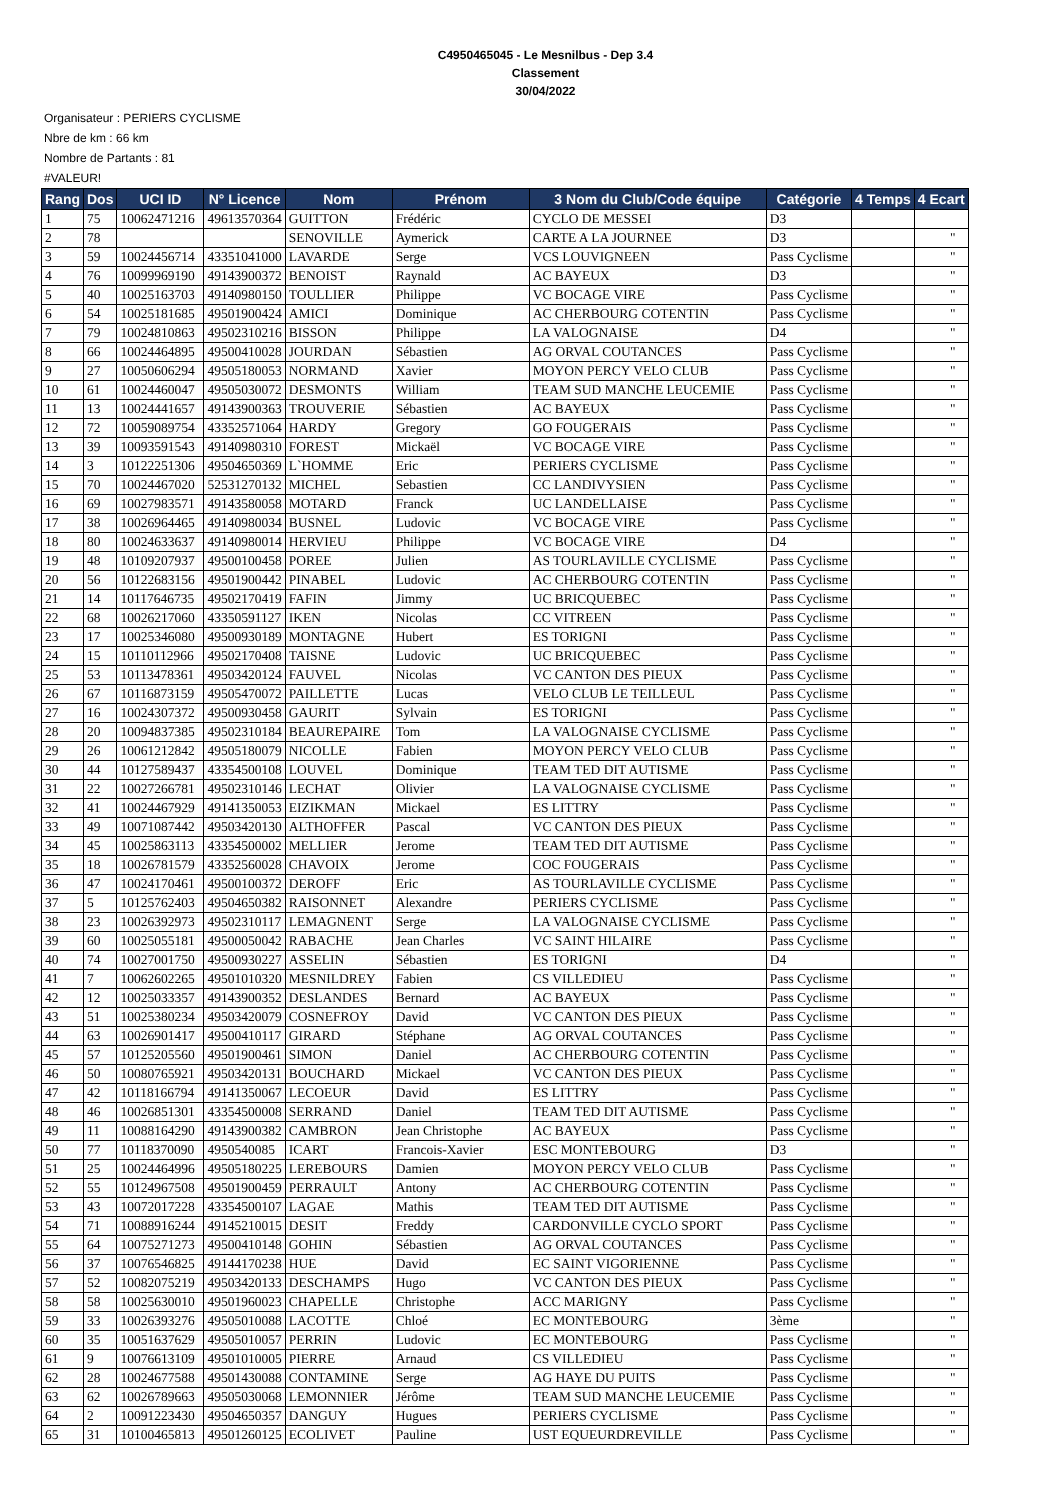C4950465045 - Le Mesnilbus - Dep 3.4
Classement
30/04/2022
Organisateur : PERIERS CYCLISME
Nbre de km : 66 km
Nombre de Partants : 81
#VALEUR!
| Rang | Dos | UCI ID | N° Licence | Nom | Prénom | 3 Nom du Club/Code équipe | Catégorie | 4 Temps | 4 Ecart |
| --- | --- | --- | --- | --- | --- | --- | --- | --- | --- |
| 1 | 75 | 10062471216 | 49613570364 | GUITTON | Frédéric | CYCLO DE MESSEI | D3 | | |
| 2 | 78 | | | SENOVILLE | Aymerick | CARTE A LA JOURNEE | D3 | | " |
| 3 | 59 | 10024456714 | 43351041000 | LAVARDE | Serge | VCS LOUVIGNEEN | Pass Cyclisme | | " |
| 4 | 76 | 10099969190 | 49143900372 | BENOIST | Raynald | AC BAYEUX | D3 | | " |
| 5 | 40 | 10025163703 | 49140980150 | TOULLIER | Philippe | VC BOCAGE VIRE | Pass Cyclisme | | " |
| 6 | 54 | 10025181685 | 49501900424 | AMICI | Dominique | AC CHERBOURG COTENTIN | Pass Cyclisme | | " |
| 7 | 79 | 10024810863 | 49502310216 | BISSON | Philippe | LA VALOGNAISE | D4 | | " |
| 8 | 66 | 10024464895 | 49500410028 | JOURDAN | Sébastien | AG ORVAL COUTANCES | Pass Cyclisme | | " |
| 9 | 27 | 10050606294 | 49505180053 | NORMAND | Xavier | MOYON PERCY VELO CLUB | Pass Cyclisme | | " |
| 10 | 61 | 10024460047 | 49505030072 | DESMONTS | William | TEAM SUD MANCHE LEUCEMIE | Pass Cyclisme | | " |
| 11 | 13 | 10024441657 | 49143900363 | TROUVERIE | Sébastien | AC BAYEUX | Pass Cyclisme | | " |
| 12 | 72 | 10059089754 | 43352571064 | HARDY | Gregory | GO FOUGERAIS | Pass Cyclisme | | " |
| 13 | 39 | 10093591543 | 49140980310 | FOREST | Mickaël | VC BOCAGE VIRE | Pass Cyclisme | | " |
| 14 | 3 | 10122251306 | 49504650369 | L`HOMME | Eric | PERIERS CYCLISME | Pass Cyclisme | | " |
| 15 | 70 | 10024467020 | 52531270132 | MICHEL | Sebastien | CC LANDIVYSIEN | Pass Cyclisme | | " |
| 16 | 69 | 10027983571 | 49143580058 | MOTARD | Franck | UC LANDELLAISE | Pass Cyclisme | | " |
| 17 | 38 | 10026964465 | 49140980034 | BUSNEL | Ludovic | VC BOCAGE VIRE | Pass Cyclisme | | " |
| 18 | 80 | 10024633637 | 49140980014 | HERVIEU | Philippe | VC BOCAGE VIRE | D4 | | " |
| 19 | 48 | 10109207937 | 49500100458 | POREE | Julien | AS TOURLAVILLE CYCLISME | Pass Cyclisme | | " |
| 20 | 56 | 10122683156 | 49501900442 | PINABEL | Ludovic | AC CHERBOURG COTENTIN | Pass Cyclisme | | " |
| 21 | 14 | 10117646735 | 49502170419 | FAFIN | Jimmy | UC BRICQUEBEC | Pass Cyclisme | | " |
| 22 | 68 | 10026217060 | 43350591127 | IKEN | Nicolas | CC VITREEN | Pass Cyclisme | | " |
| 23 | 17 | 10025346080 | 49500930189 | MONTAGNE | Hubert | ES TORIGNI | Pass Cyclisme | | " |
| 24 | 15 | 10110112966 | 49502170408 | TAISNE | Ludovic | UC BRICQUEBEC | Pass Cyclisme | | " |
| 25 | 53 | 10113478361 | 49503420124 | FAUVEL | Nicolas | VC CANTON DES PIEUX | Pass Cyclisme | | " |
| 26 | 67 | 10116873159 | 49505470072 | PAILLETTE | Lucas | VELO CLUB LE TEILLEUL | Pass Cyclisme | | " |
| 27 | 16 | 10024307372 | 49500930458 | GAURIT | Sylvain | ES TORIGNI | Pass Cyclisme | | " |
| 28 | 20 | 10094837385 | 49502310184 | BEAUREPAIRE | Tom | LA VALOGNAISE CYCLISME | Pass Cyclisme | | " |
| 29 | 26 | 10061212842 | 49505180079 | NICOLLE | Fabien | MOYON PERCY VELO CLUB | Pass Cyclisme | | " |
| 30 | 44 | 10127589437 | 43354500108 | LOUVEL | Dominique | TEAM TED DIT AUTISME | Pass Cyclisme | | " |
| 31 | 22 | 10027266781 | 49502310146 | LECHAT | Olivier | LA VALOGNAISE CYCLISME | Pass Cyclisme | | " |
| 32 | 41 | 10024467929 | 49141350053 | EIZIKMAN | Mickael | ES LITTRY | Pass Cyclisme | | " |
| 33 | 49 | 10071087442 | 49503420130 | ALTHOFFER | Pascal | VC CANTON DES PIEUX | Pass Cyclisme | | " |
| 34 | 45 | 10025863113 | 43354500002 | MELLIER | Jerome | TEAM TED DIT AUTISME | Pass Cyclisme | | " |
| 35 | 18 | 10026781579 | 43352560028 | CHAVOIX | Jerome | COC FOUGERAIS | Pass Cyclisme | | " |
| 36 | 47 | 10024170461 | 49500100372 | DEROFF | Eric | AS TOURLAVILLE CYCLISME | Pass Cyclisme | | " |
| 37 | 5 | 10125762403 | 49504650382 | RAISONNET | Alexandre | PERIERS CYCLISME | Pass Cyclisme | | " |
| 38 | 23 | 10026392973 | 49502310117 | LEMAGNENT | Serge | LA VALOGNAISE CYCLISME | Pass Cyclisme | | " |
| 39 | 60 | 10025055181 | 49500050042 | RABACHE | Jean Charles | VC SAINT HILAIRE | Pass Cyclisme | | " |
| 40 | 74 | 10027001750 | 49500930227 | ASSELIN | Sébastien | ES TORIGNI | D4 | | " |
| 41 | 7 | 10062602265 | 49501010320 | MESNILDREY | Fabien | CS VILLEDIEU | Pass Cyclisme | | " |
| 42 | 12 | 10025033357 | 49143900352 | DESLANDES | Bernard | AC BAYEUX | Pass Cyclisme | | " |
| 43 | 51 | 10025380234 | 49503420079 | COSNEFROY | David | VC CANTON DES PIEUX | Pass Cyclisme | | " |
| 44 | 63 | 10026901417 | 49500410117 | GIRARD | Stéphane | AG ORVAL COUTANCES | Pass Cyclisme | | " |
| 45 | 57 | 10125205560 | 49501900461 | SIMON | Daniel | AC CHERBOURG COTENTIN | Pass Cyclisme | | " |
| 46 | 50 | 10080765921 | 49503420131 | BOUCHARD | Mickael | VC CANTON DES PIEUX | Pass Cyclisme | | " |
| 47 | 42 | 10118166794 | 49141350067 | LECOEUR | David | ES LITTRY | Pass Cyclisme | | " |
| 48 | 46 | 10026851301 | 43354500008 | SERRAND | Daniel | TEAM TED DIT AUTISME | Pass Cyclisme | | " |
| 49 | 11 | 10088164290 | 49143900382 | CAMBRON | Jean Christophe | AC BAYEUX | Pass Cyclisme | | " |
| 50 | 77 | 10118370090 | 4950540085 | ICART | Francois-Xavier | ESC MONTEBOURG | D3 | | " |
| 51 | 25 | 10024464996 | 49505180225 | LEREBOURS | Damien | MOYON PERCY VELO CLUB | Pass Cyclisme | | " |
| 52 | 55 | 10124967508 | 49501900459 | PERRAULT | Antony | AC CHERBOURG COTENTIN | Pass Cyclisme | | " |
| 53 | 43 | 10072017228 | 43354500107 | LAGAE | Mathis | TEAM TED DIT AUTISME | Pass Cyclisme | | " |
| 54 | 71 | 10088916244 | 49145210015 | DESIT | Freddy | CARDONVILLE CYCLO SPORT | Pass Cyclisme | | " |
| 55 | 64 | 10075271273 | 49500410148 | GOHIN | Sébastien | AG ORVAL COUTANCES | Pass Cyclisme | | " |
| 56 | 37 | 10076546825 | 49144170238 | HUE | David | EC SAINT VIGORIENNE | Pass Cyclisme | | " |
| 57 | 52 | 10082075219 | 49503420133 | DESCHAMPS | Hugo | VC CANTON DES PIEUX | Pass Cyclisme | | " |
| 58 | 58 | 10025630010 | 49501960023 | CHAPELLE | Christophe | ACC MARIGNY | Pass Cyclisme | | " |
| 59 | 33 | 10026393276 | 49505010088 | LACOTTE | Chloé | EC MONTEBOURG | 3ème | | " |
| 60 | 35 | 10051637629 | 49505010057 | PERRIN | Ludovic | EC MONTEBOURG | Pass Cyclisme | | " |
| 61 | 9 | 10076613109 | 49501010005 | PIERRE | Arnaud | CS VILLEDIEU | Pass Cyclisme | | " |
| 62 | 28 | 10024677588 | 49501430088 | CONTAMINE | Serge | AG HAYE DU PUITS | Pass Cyclisme | | " |
| 63 | 62 | 10026789663 | 49505030068 | LEMONNIER | Jérôme | TEAM SUD MANCHE LEUCEMIE | Pass Cyclisme | | " |
| 64 | 2 | 10091223430 | 49504650357 | DANGUY | Hugues | PERIERS CYCLISME | Pass Cyclisme | | " |
| 65 | 31 | 10100465813 | 49501260125 | ECOLIVET | Pauline | UST EQUEURDREVILLE | Pass Cyclisme | | " |